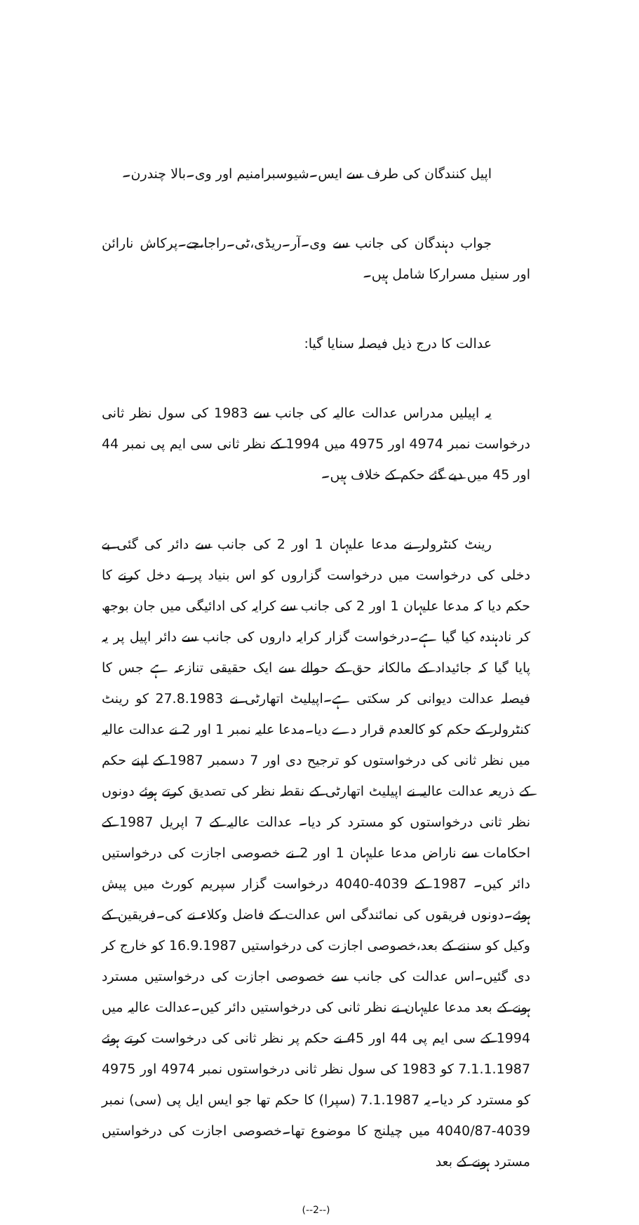اپیل کنندگان کی طرف سے ایس۔شیوسبرامنیم اور وی۔بالا چندرن۔
جواب دہندگان کی جانب سے وی۔آر۔ریڈی،ٹی۔راجا،جے۔پرکاش نارائن اور سنیل مسرارکا شامل ہیں۔
عدالت کا درج ذیل فیصلہ سنایا گیا:
یہ اپیلیں مدراس عدالت عالیہ کی جانب سے 1983 کی سول نظر ثانی درخواست نمبر 4974 اور 4975 میں 1994 کے نظر ثانی سی ایم پی نمبر 44 اور 45 میں دیے گئے حکم کے خلاف ہیں۔
رینٹ کنٹرولر نے مدعا علیہان 1 اور 2 کی جانب سے دائر کی گئی بے دخلی کی درخواست میں درخواست گزاروں کو اس بنیاد پر بے دخل کرنے کا حکم دیا کہ مدعا علیہان 1 اور 2 کی جانب سے کرایہ کی ادائیگی میں جان بوجھ کر نادہندہ کیا گیا ہے۔درخواست گزار کرایہ داروں کی جانب سے دائر اپیل پر یہ پایا گیا کہ جائیداد کے مالکانہ حق کے حوالے سے ایک حقیقی تنازعہ ہے جس کا فیصلہ عدالت دیوانی کر سکتی ہے۔اپیلیٹ اتھارٹی نے 27.8.1983 کو رینٹ کنٹرولر کے حکم کو کالعدم قرار دے دیا۔مدعا علیہ نمبر 1 اور 2 نے عدالت عالیہ میں نظر ثانی کی درخواستوں کو ترجیح دی اور 7 دسمبر 1987 کے اپنے حکم کے ذریعہ عدالت عالیہ نے اپیلیٹ اتھارٹی کے نقطہ نظر کی تصدیق کرتے ہوئے دونوں نظر ثانی درخواستوں کو مسترد کر دیا۔ عدالت عالیہ کے 7 اپریل 1987 کے احکامات سے ناراض مدعا علیہان 1 اور 2 نے خصوصی اجازت کی درخواستیں دائر کیں۔ 1987 کے 4039-4040 درخواست گزار سپریم کورٹ میں پیش ہوئے۔دونوں فریقوں کی نمائندگی اس عدالت کے فاضل وکلاء نے کی۔فریقین کے وکیل کو سننے کے بعد،خصوصی اجازت کی درخواستیں 16.9.1987 کو خارج کر دی گئیں۔اس عدالت کی جانب سے خصوصی اجازت کی درخواستیں مسترد ہونے کے بعد مدعا علیہان نے نظر ثانی کی درخواستیں دائر کیں۔عدالت عالیہ میں 1994 کے سی ایم پی 44 اور 45 نے حکم پر نظر ثانی کی درخواست کرتے ہوئے 7.1.1.1987 کو 1983 کی سول نظر ثانی درخواستوں نمبر 4974 اور 4975 کو مسترد کر دیا۔یہ 7.1.1987 (سپرا) کا حکم تھا جو ایس ایل پی (سی) نمبر 4039-4040/87 میں چیلنج کا موضوع تھا۔خصوصی اجازت کی درخواستیں مسترد ہونے کے بعد
(--2--)